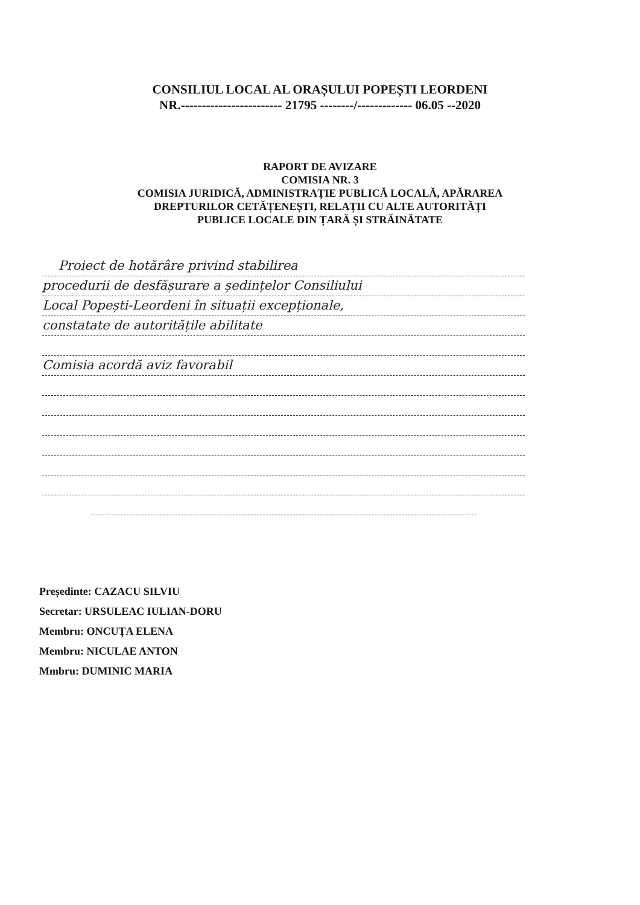CONSILIUL LOCAL AL ORAȘULUI POPEȘTI LEORDENI
NR.------------------------ 21795 --------/------------- 06.05 --2020
RAPORT DE AVIZARE
COMISIA NR. 3
COMISIA JURIDICĂ, ADMINISTRAȚIE PUBLICĂ LOCALĂ, APĂRAREA
DREPTURILOR CETĂȚENEȘTI, RELAȚII CU ALTE AUTORITĂȚI
PUBLICE LOCALE DIN ȚARĂ ȘI STRĂINĂTATE
Proiect de hotărâre privind stabilirea
procedurii de desfășurare a ședințelor Consiliului
Local Popești-Leordeni în situații excepționale,
constatate de autoritățile abilitate
Comisia acordă aviz favorabil
Președinte: CAZACU SILVIU
Secretar: URSULEAC IULIAN-DORU
Membru: ONCUȚA ELENA
Membru: NICULAE ANTON
Mmbru: DUMINIC MARIA